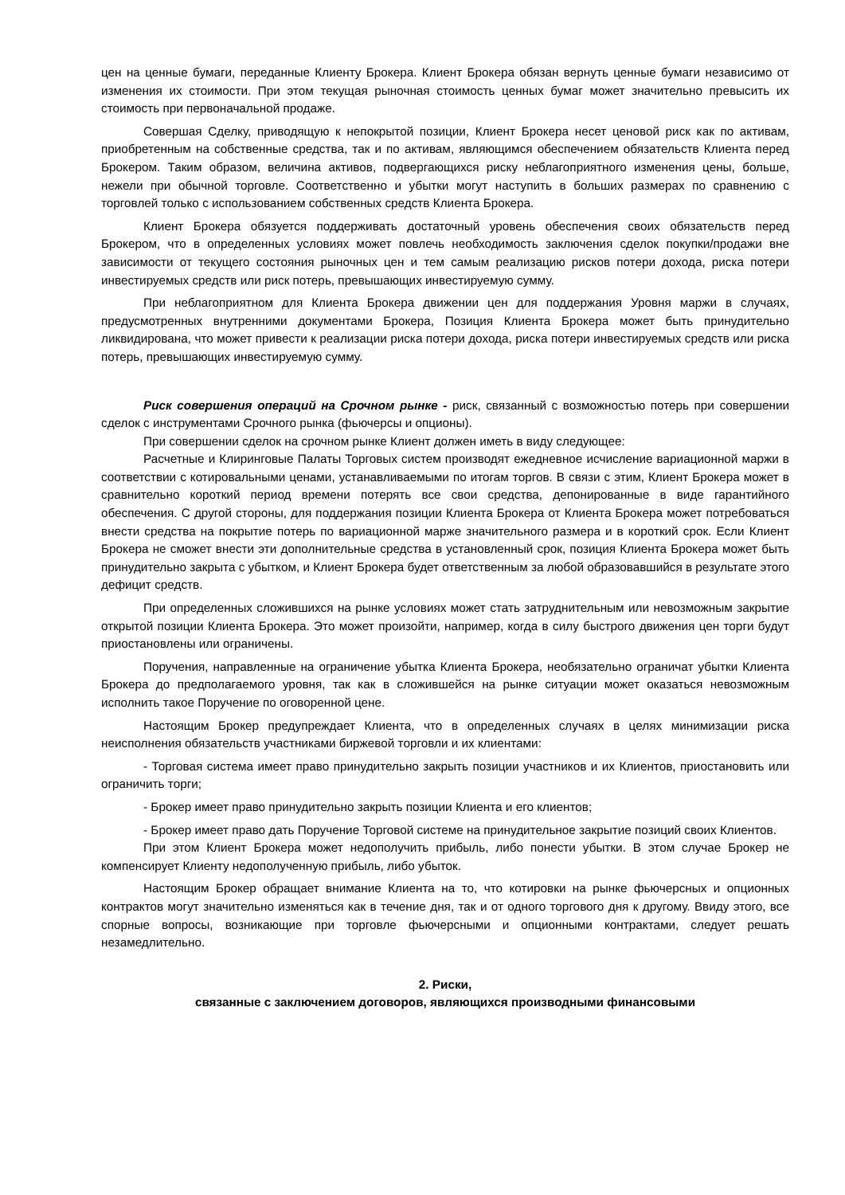цен на ценные бумаги, переданные Клиенту Брокера. Клиент Брокера обязан вернуть ценные бумаги независимо от изменения их стоимости. При этом текущая рыночная стоимость ценных бумаг может значительно превысить их стоимость при первоначальной продаже.
Совершая Сделку, приводящую к непокрытой позиции, Клиент Брокера несет ценовой риск как по активам, приобретенным на собственные средства, так и по активам, являющимся обеспечением обязательств Клиента перед Брокером. Таким образом, величина активов, подвергающихся риску неблагоприятного изменения цены, больше, нежели при обычной торговле. Соответственно и убытки могут наступить в больших размерах по сравнению с торговлей только с использованием собственных средств Клиента Брокера.
Клиент Брокера обязуется поддерживать достаточный уровень обеспечения своих обязательств перед Брокером, что в определенных условиях может повлечь необходимость заключения сделок покупки/продажи вне зависимости от текущего состояния рыночных цен и тем самым реализацию рисков потери дохода, риска потери инвестируемых средств или риск потерь, превышающих инвестируемую сумму.
При неблагоприятном для Клиента Брокера движении цен для поддержания Уровня маржи в случаях, предусмотренных внутренними документами Брокера, Позиция Клиента Брокера может быть принудительно ликвидирована, что может привести к реализации риска потери дохода, риска потери инвестируемых средств или риска потерь, превышающих инвестируемую сумму.
Риск совершения операций на Срочном рынке - риск, связанный с возможностью потерь при совершении сделок с инструментами Срочного рынка (фьючерсы и опционы).
При совершении сделок на срочном рынке Клиент должен иметь в виду следующее:
Расчетные и Клиринговые Палаты Торговых систем производят ежедневное исчисление вариационной маржи в соответствии с котировальными ценами, устанавливаемыми по итогам торгов. В связи с этим, Клиент Брокера может в сравнительно короткий период времени потерять все свои средства, депонированные в виде гарантийного обеспечения. С другой стороны, для поддержания позиции Клиента Брокера от Клиента Брокера может потребоваться внести средства на покрытие потерь по вариационной марже значительного размера и в короткий срок. Если Клиент Брокера не сможет внести эти дополнительные средства в установленный срок, позиция Клиента Брокера может быть принудительно закрыта с убытком, и Клиент Брокера будет ответственным за любой образовавшийся в результате этого дефицит средств.
При определенных сложившихся на рынке условиях может стать затруднительным или невозможным закрытие открытой позиции Клиента Брокера. Это может произойти, например, когда в силу быстрого движения цен торги будут приостановлены или ограничены.
Поручения, направленные на ограничение убытка Клиента Брокера, необязательно ограничат убытки Клиента Брокера до предполагаемого уровня, так как в сложившейся на рынке ситуации может оказаться невозможным исполнить такое Поручение по оговоренной цене.
Настоящим Брокер предупреждает Клиента, что в определенных случаях в целях минимизации риска неисполнения обязательств участниками биржевой торговли и их клиентами:
- Торговая система имеет право принудительно закрыть позиции участников и их Клиентов, приостановить или ограничить торги;
- Брокер имеет право принудительно закрыть позиции Клиента и его клиентов;
- Брокер имеет право дать Поручение Торговой системе на принудительное закрытие позиций своих Клиентов.
При этом Клиент Брокера может недополучить прибыль, либо понести убытки. В этом случае Брокер не компенсирует Клиенту недополученную прибыль, либо убыток.
Настоящим Брокер обращает внимание Клиента на то, что котировки на рынке фьючерсных и опционных контрактов могут значительно изменяться как в течение дня, так и от одного торгового дня к другому. Ввиду этого, все спорные вопросы, возникающие при торговле фьючерсными и опционными контрактами, следует решать незамедлительно.
2. Риски,
связанные с заключением договоров, являющихся производными финансовыми